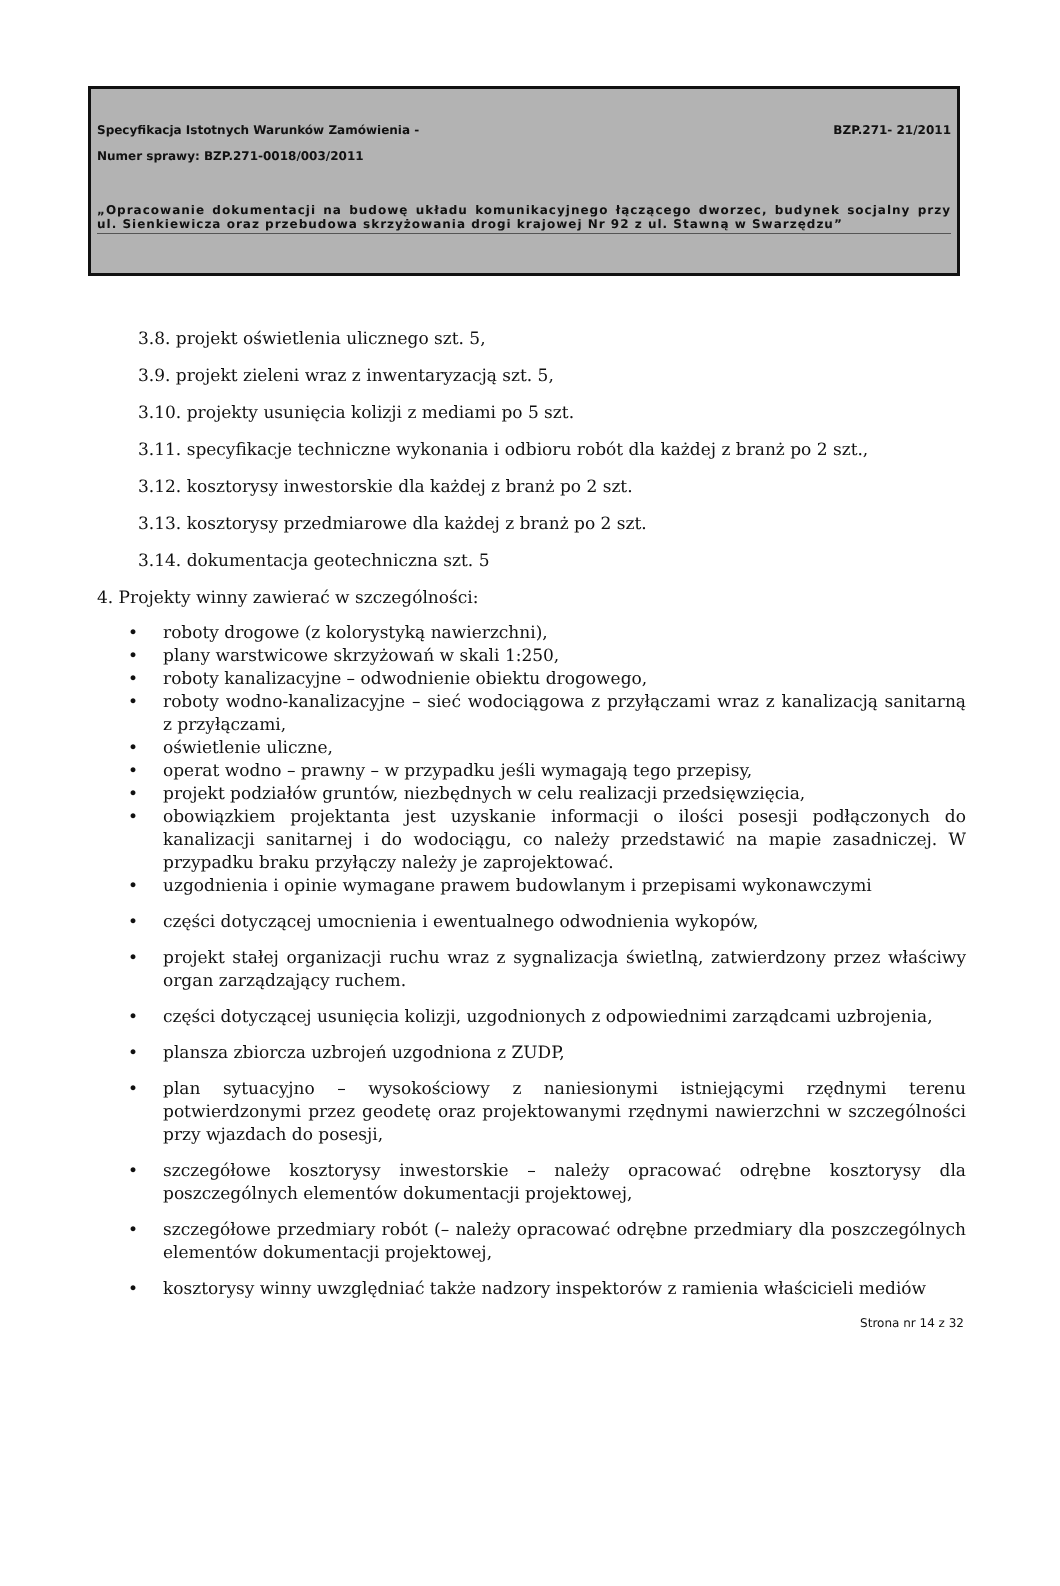Specyfikacja Istotnych Warunków Zamówienia - BZP.271- 21/2011
Numer sprawy: BZP.271-0018/003/2011
„Opracowanie dokumentacji na budowę układu komunikacyjnego łączącego dworzec, budynek socjalny przy ul. Sienkiewicza oraz przebudowa skrzyżowania drogi krajowej Nr 92 z ul. Stawną w Swarzędzu”
3.8. projekt oświetlenia ulicznego szt. 5,
3.9. projekt zieleni wraz z inwentaryzacją szt. 5,
3.10. projekty usunięcia kolizji z mediami po 5 szt.
3.11. specyfikacje techniczne wykonania i odbioru robót dla każdej z branż po 2 szt.,
3.12. kosztorysy inwestorskie dla każdej z branż po 2 szt.
3.13. kosztorysy przedmiarowe dla każdej z branż po 2 szt.
3.14. dokumentacja geotechniczna szt. 5
4. Projekty winny zawierać w szczególności:
• roboty drogowe (z kolorystyką nawierzchni),
• plany warstwicowe skrzyżowań w skali 1:250,
• roboty kanalizacyjne – odwodnienie obiektu drogowego,
• roboty wodno-kanalizacyjne – sieć wodociągowa z przyłączami wraz z kanalizacją sanitarną z przyłączami,
• oświetlenie uliczne,
• operat wodno – prawny – w przypadku jeśli wymagają tego przepisy,
• projekt podziałów gruntów, niezbędnych w celu realizacji przedsięwzięcia,
• obowiązkiem projektanta jest uzyskanie informacji o ilości posesji podłączonych do kanalizacji sanitarnej i do wodociągu, co należy przedstawić na mapie zasadniczej. W przypadku braku przyłączy należy je zaprojektować.
• uzgodnienia i opinie wymagane prawem budowlanym i przepisami wykonawczymi
• części dotyczącej umocnienia i ewentualnego odwodnienia wykopów,
• projekt stałej organizacji ruchu wraz z sygnalizacja świetlną, zatwierdzony przez właściwy organ zarządzający ruchem.
• części dotyczącej usunięcia kolizji, uzgodnionych z odpowiednimi zarządcami uzbrojenia,
• plansza zbiorcza uzbrojeń uzgodniona z ZUDP,
• plan sytuacyjno – wysokościowy z naniesionymi istniejącymi rzędnymi terenu potwierdzonymi przez geodetę oraz projektowanymi rzędnymi nawierzchni w szczególności przy wjazdach do posesji,
• szczegółowe kosztorysy inwestorskie – należy opracować odrębne kosztorysy dla poszczególnych elementów dokumentacji projektowej,
• szczegółowe przedmiary robót (– należy opracować odrębne przedmiary dla poszczególnych elementów dokumentacji projektowej,
• kosztorysy winny uwzględniać także nadzory inspektorów z ramienia właścicieli mediów
Strona nr 14 z 32